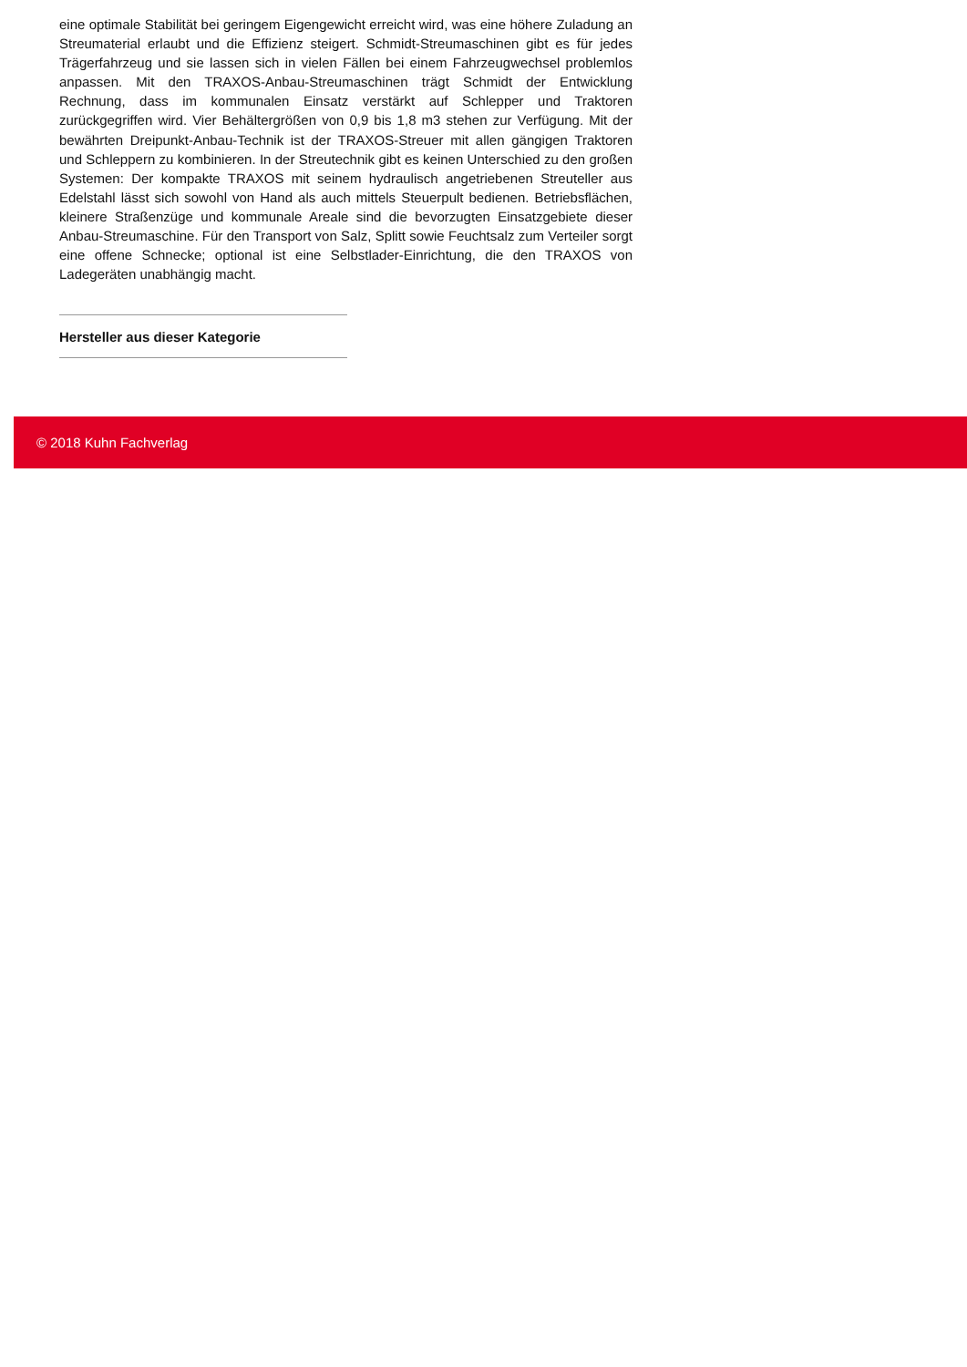eine optimale Stabilität bei geringem Eigengewicht erreicht wird, was eine höhere Zuladung an Streumaterial erlaubt und die Effizienz steigert. Schmidt-Streumaschinen gibt es für jedes Trägerfahrzeug und sie lassen sich in vielen Fällen bei einem Fahrzeugwechsel problemlos anpassen. Mit den TRAXOS-Anbau-Streumaschinen trägt Schmidt der Entwicklung Rechnung, dass im kommunalen Einsatz verstärkt auf Schlepper und Traktoren zurückgegriffen wird. Vier Behältergrößen von 0,9 bis 1,8 m3 stehen zur Verfügung. Mit der bewährten Dreipunkt-Anbau-Technik ist der TRAXOS-Streuer mit allen gängigen Traktoren und Schleppern zu kombinieren. In der Streutechnik gibt es keinen Unterschied zu den großen Systemen: Der kompakte TRAXOS mit seinem hydraulisch angetriebenen Streuteller aus Edelstahl lässt sich sowohl von Hand als auch mittels Steuerpult bedienen. Betriebsflächen, kleinere Straßenzüge und kommunale Areale sind die bevorzugten Einsatzgebiete dieser Anbau-Streumaschine. Für den Transport von Salz, Splitt sowie Feuchtsalz zum Verteiler sorgt eine offene Schnecke; optional ist eine Selbstlader-Einrichtung, die den TRAXOS von Ladegeräten unabhängig macht.
Hersteller aus dieser Kategorie
© 2018 Kuhn Fachverlag